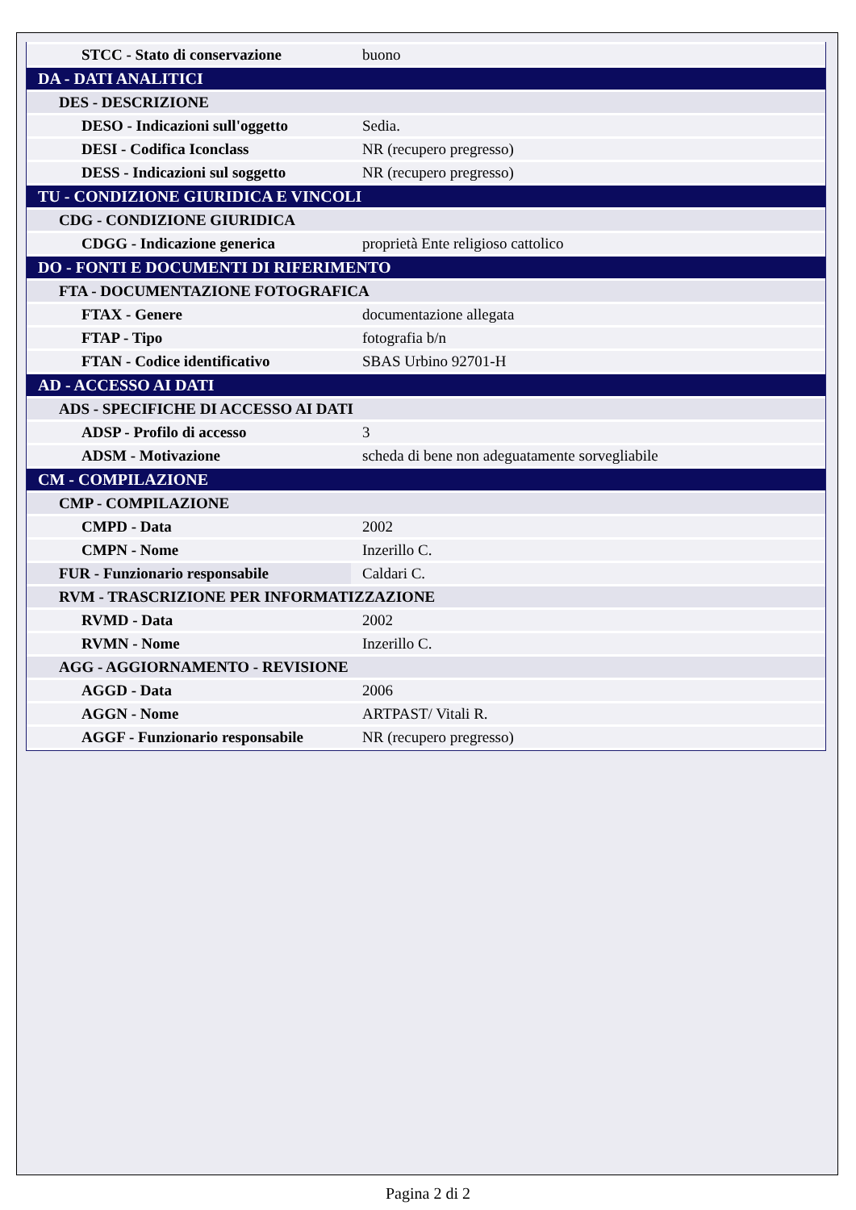| STCC - Stato di conservazione | buono |
| DA - DATI ANALITICI | |
| DES - DESCRIZIONE | |
| DESO - Indicazioni sull'oggetto | Sedia. |
| DESI - Codifica Iconclass | NR (recupero pregresso) |
| DESS - Indicazioni sul soggetto | NR (recupero pregresso) |
| TU - CONDIZIONE GIURIDICA E VINCOLI | |
| CDG - CONDIZIONE GIURIDICA | |
| CDGG - Indicazione generica | proprietà Ente religioso cattolico |
| DO - FONTI E DOCUMENTI DI RIFERIMENTO | |
| FTA - DOCUMENTAZIONE FOTOGRAFICA | |
| FTAX - Genere | documentazione allegata |
| FTAP - Tipo | fotografia b/n |
| FTAN - Codice identificativo | SBAS Urbino 92701-H |
| AD - ACCESSO AI DATI | |
| ADS - SPECIFICHE DI ACCESSO AI DATI | |
| ADSP - Profilo di accesso | 3 |
| ADSM - Motivazione | scheda di bene non adeguatamente sorvegliabile |
| CM - COMPILAZIONE | |
| CMP - COMPILAZIONE | |
| CMPD - Data | 2002 |
| CMPN - Nome | Inzerillo C. |
| FUR - Funzionario responsabile | Caldari C. |
| RVM - TRASCRIZIONE PER INFORMATIZZAZIONE | |
| RVMD - Data | 2002 |
| RVMN - Nome | Inzerillo C. |
| AGG - AGGIORNAMENTO - REVISIONE | |
| AGGD - Data | 2006 |
| AGGN - Nome | ARTPAST/ Vitali R. |
| AGGF - Funzionario responsabile | NR (recupero pregresso) |
Pagina 2 di 2